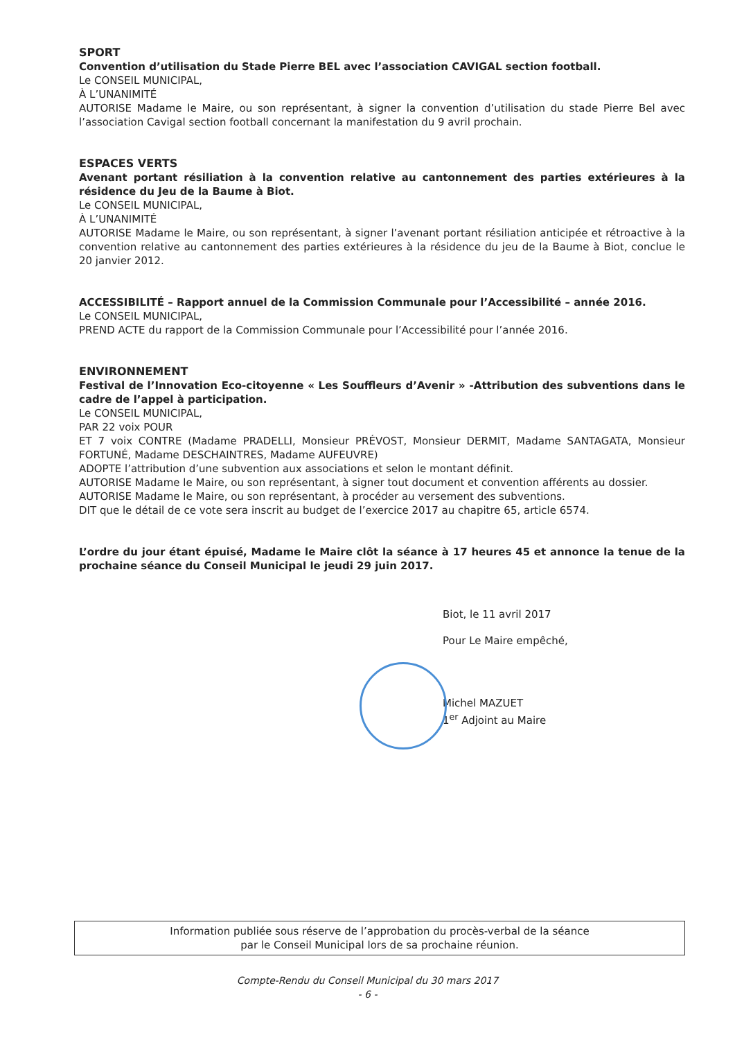SPORT
Convention d’utilisation du Stade Pierre BEL avec l’association CAVIGAL section football.
Le CONSEIL MUNICIPAL,
À L’UNANIMITÉ
AUTORISE Madame le Maire, ou son représentant, à signer la convention d’utilisation du stade Pierre Bel avec l’association Cavigal section football concernant la manifestation du 9 avril prochain.
ESPACES VERTS
Avenant portant résiliation à la convention relative au cantonnement des parties extérieures à la résidence du Jeu de la Baume à Biot.
Le CONSEIL MUNICIPAL,
À L’UNANIMITÉ
AUTORISE Madame le Maire, ou son représentant, à signer l’avenant portant résiliation anticipée et rétroactive à la convention relative au cantonnement des parties extérieures à la résidence du jeu de la Baume à Biot, conclue le 20 janvier 2012.
ACCESSIBILITÉ – Rapport annuel de la Commission Communale pour l’Accessibilité – année 2016.
Le CONSEIL MUNICIPAL,
PREND ACTE du rapport de la Commission Communale pour l’Accessibilité pour l’année 2016.
ENVIRONNEMENT
Festival de l’Innovation Eco-citoyenne « Les Souffleurs d’Avenir » -Attribution des subventions dans le cadre de l’appel à participation.
Le CONSEIL MUNICIPAL,
PAR 22 voix POUR
ET 7 voix CONTRE (Madame PRADELLI, Monsieur PRÉVOST, Monsieur DERMIT, Madame SANTAGATA, Monsieur FORTUNÉ, Madame DESCHAINTRES, Madame AUFEUVRE)
ADOPTE l’attribution d’une subvention aux associations et selon le montant définit.
AUTORISE Madame le Maire, ou son représentant, à signer tout document et convention afférents au dossier.
AUTORISE Madame le Maire, ou son représentant, à procéder au versement des subventions.
DIT que le détail de ce vote sera inscrit au budget de l’exercice 2017 au chapitre 65, article 6574.
L’ordre du jour étant épuisé, Madame le Maire clôt la séance à 17 heures 45 et annonce la tenue de la prochaine séance du Conseil Municipal le jeudi 29 juin 2017.
Biot, le 11 avril 2017
Pour Le Maire empêché,
Michel MAZUET
1<sup>er</sup> Adjoint au Maire
Information publiée sous réserve de l’approbation du procès-verbal de la séance
par le Conseil Municipal lors de sa prochaine réunion.
Compte-Rendu du Conseil Municipal du 30 mars 2017
- 6 -